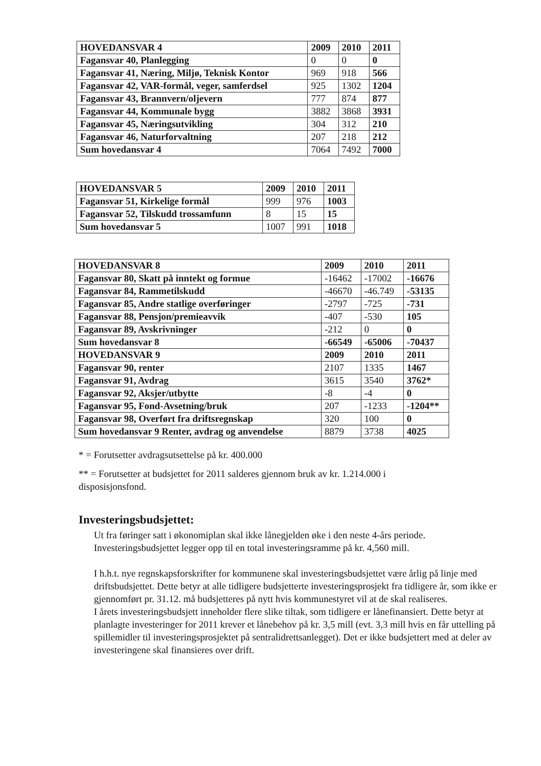| HOVEDANSVAR 4 | 2009 | 2010 | 2011 |
| --- | --- | --- | --- |
| Fagansvar 40, Planlegging | 0 | 0 | 0 |
| Fagansvar 41, Næring, Miljø, Teknisk Kontor | 969 | 918 | 566 |
| Fagansvar 42, VAR-formål, veger, samferdsel | 925 | 1302 | 1204 |
| Fagansvar 43, Brannvern/oljevern | 777 | 874 | 877 |
| Fagansvar 44, Kommunale bygg | 3882 | 3868 | 3931 |
| Fagansvar 45, Næringsutvikling | 304 | 312 | 210 |
| Fagansvar 46, Naturforvaltning | 207 | 218 | 212 |
| Sum hovedansvar 4 | 7064 | 7492 | 7000 |
| HOVEDANSVAR 5 | 2009 | 2010 | 2011 |
| --- | --- | --- | --- |
| Fagansvar 51, Kirkelige formål | 999 | 976 | 1003 |
| Fagansvar 52, Tilskudd trossamfunn | 8 | 15 | 15 |
| Sum hovedansvar 5 | 1007 | 991 | 1018 |
| HOVEDANSVAR 8 | 2009 | 2010 | 2011 |
| --- | --- | --- | --- |
| Fagansvar 80, Skatt på inntekt og formue | -16462 | -17002 | -16676 |
| Fagansvar 84, Rammetilskudd | -46670 | -46.749 | -53135 |
| Fagansvar 85, Andre statlige overføringer | -2797 | -725 | -731 |
| Fagansvar 88, Pensjon/premieavvik | -407 | -530 | 105 |
| Fagansvar 89, Avskrivninger | -212 | 0 | 0 |
| Sum hovedansvar 8 | -66549 | -65006 | -70437 |
| HOVEDANSVAR 9 | 2009 | 2010 | 2011 |
| Fagansvar 90, renter | 2107 | 1335 | 1467 |
| Fagansvar 91, Avdrag | 3615 | 3540 | 3762* |
| Fagansvar 92, Aksjer/utbytte | -8 | -4 | 0 |
| Fagansvar 95, Fond-Avsetning/bruk | 207 | -1233 | -1204** |
| Fagansvar 98, Overført fra driftsregnskap | 320 | 100 | 0 |
| Sum hovedansvar 9 Renter, avdrag og anvendelse | 8879 | 3738 | 4025 |
* = Forutsetter avdragsutsettelse på kr. 400.000
** = Forutsetter at budsjettet for 2011 salderes gjennom bruk av kr. 1.214.000 i disposisjonsfond.
Investeringsbudsjettet:
Ut fra føringer satt i økonomiplan skal ikke lånegjelden øke i den neste 4-års periode. Investeringsbudsjettet legger opp til en total investeringsramme på kr. 4,560 mill.
I h.h.t. nye regnskapsforskrifter for kommunene skal investeringsbudsjettet være årlig på linje med driftsbudsjettet. Dette betyr at alle tidligere budsjetterte investeringsprosjekt fra tidligere år, som ikke er gjennomført pr. 31.12. må budsjetteres på nytt hvis kommunestyret vil at de skal realiseres.
I årets investeringsbudsjett inneholder flere slike tiltak, som tidligere er lånefinansiert. Dette betyr at planlagte investeringer for 2011 krever et lånebehov på kr. 3,5 mill (evt. 3,3 mill hvis en får uttelling på spillemidler til investeringsprosjektet på sentralidrettsanlegget). Det er ikke budsjettert med at deler av investeringene skal finansieres over drift.